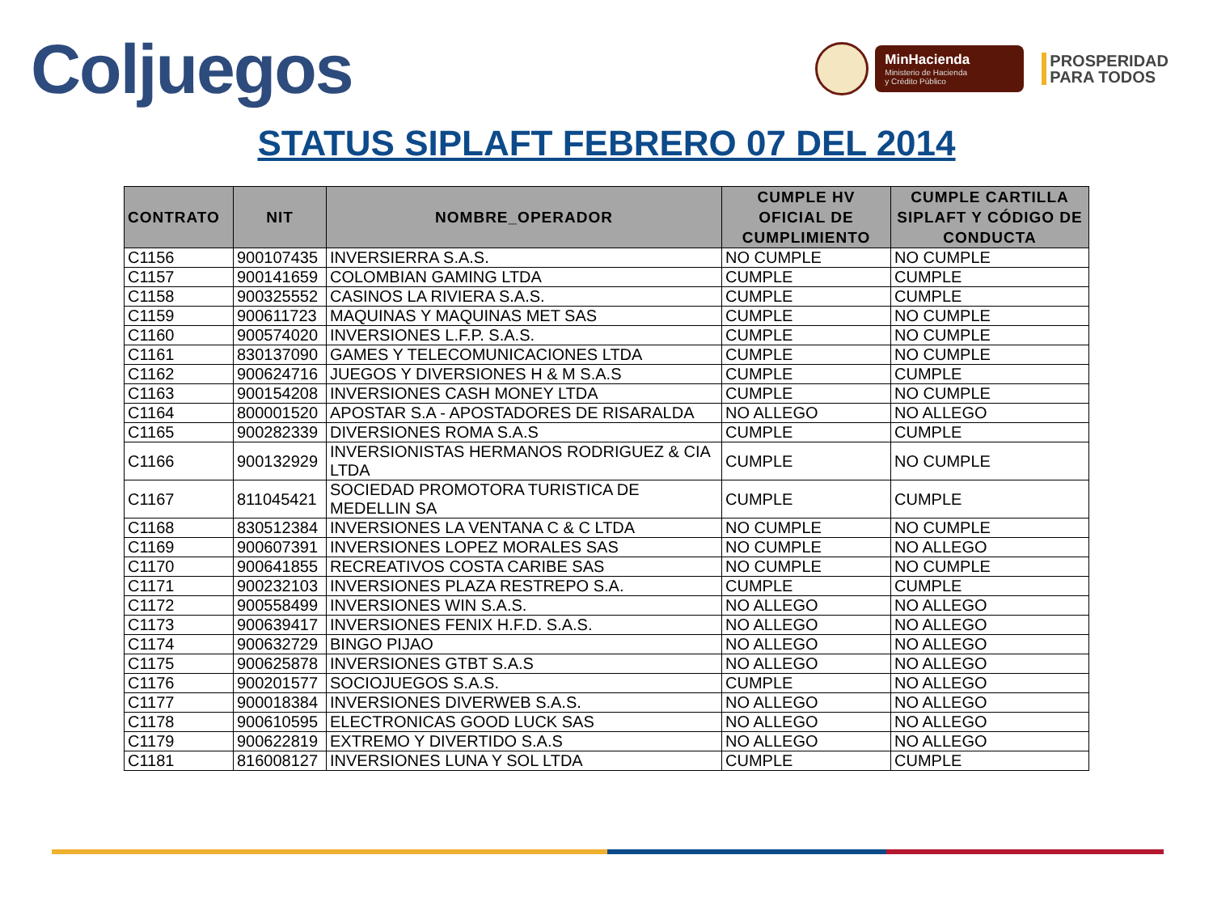Coljuegos
MinHacienda
Ministerio de Hacienda
y Crédito Público
PROSPERIDAD
PARA TODOS
STATUS SIPLAFT FEBRERO 07 DEL 2014
| CONTRATO | NIT | NOMBRE_OPERADOR | CUMPLE HV OFICIAL DE CUMPLIMIENTO | CUMPLE CARTILLA SIPLAFT Y CÓDIGO DE CONDUCTA |
| --- | --- | --- | --- | --- |
| C1156 | 900107435 | INVERSIERRA S.A.S. | NO CUMPLE | NO CUMPLE |
| C1157 | 900141659 | COLOMBIAN GAMING LTDA | CUMPLE | CUMPLE |
| C1158 | 900325552 | CASINOS LA RIVIERA S.A.S. | CUMPLE | CUMPLE |
| C1159 | 900611723 | MAQUINAS Y MAQUINAS MET SAS | CUMPLE | NO CUMPLE |
| C1160 | 900574020 | INVERSIONES L.F.P. S.A.S. | CUMPLE | NO CUMPLE |
| C1161 | 830137090 | GAMES Y TELECOMUNICACIONES LTDA | CUMPLE | NO CUMPLE |
| C1162 | 900624716 | JUEGOS Y DIVERSIONES H & M S.A.S | CUMPLE | CUMPLE |
| C1163 | 900154208 | INVERSIONES CASH MONEY LTDA | CUMPLE | NO CUMPLE |
| C1164 | 800001520 | APOSTAR S.A - APOSTADORES DE RISARALDA | NO ALLEGO | NO ALLEGO |
| C1165 | 900282339 | DIVERSIONES ROMA S.A.S | CUMPLE | CUMPLE |
| C1166 | 900132929 | INVERSIONISTAS HERMANOS RODRIGUEZ & CIA LTDA | CUMPLE | NO CUMPLE |
| C1167 | 811045421 | SOCIEDAD PROMOTORA TURISTICA DE MEDELLIN SA | CUMPLE | CUMPLE |
| C1168 | 830512384 | INVERSIONES LA VENTANA C & C LTDA | NO CUMPLE | NO CUMPLE |
| C1169 | 900607391 | INVERSIONES LOPEZ MORALES SAS | NO CUMPLE | NO ALLEGO |
| C1170 | 900641855 | RECREATIVOS COSTA CARIBE SAS | NO CUMPLE | NO CUMPLE |
| C1171 | 900232103 | INVERSIONES PLAZA RESTREPO S.A. | CUMPLE | CUMPLE |
| C1172 | 900558499 | INVERSIONES WIN S.A.S. | NO ALLEGO | NO ALLEGO |
| C1173 | 900639417 | INVERSIONES FENIX H.F.D. S.A.S. | NO ALLEGO | NO ALLEGO |
| C1174 | 900632729 | BINGO PIJAO | NO ALLEGO | NO ALLEGO |
| C1175 | 900625878 | INVERSIONES GTBT S.A.S | NO ALLEGO | NO ALLEGO |
| C1176 | 900201577 | SOCIOJUEGOS S.A.S. | CUMPLE | NO ALLEGO |
| C1177 | 900018384 | INVERSIONES DIVERWEB S.A.S. | NO ALLEGO | NO ALLEGO |
| C1178 | 900610595 | ELECTRONICAS GOOD LUCK SAS | NO ALLEGO | NO ALLEGO |
| C1179 | 900622819 | EXTREMO Y DIVERTIDO S.A.S | NO ALLEGO | NO ALLEGO |
| C1181 | 816008127 | INVERSIONES LUNA Y SOL LTDA | CUMPLE | CUMPLE |